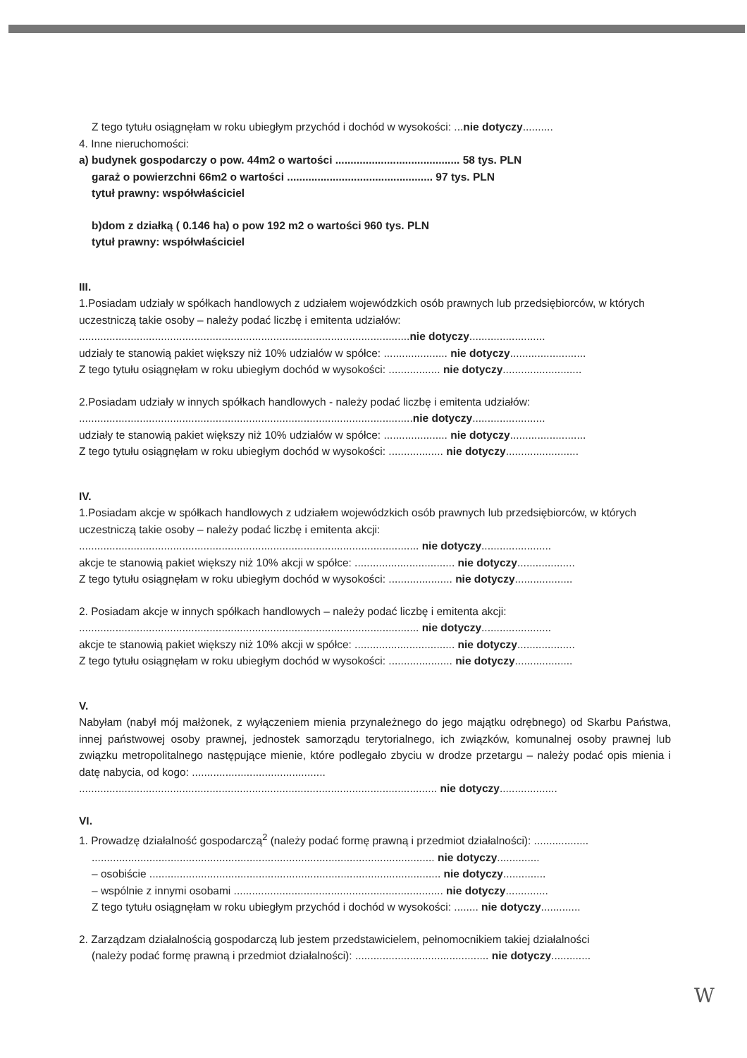Z tego tytułu osiągnęłam w roku ubiegłym przychód i dochód w wysokości: ...nie dotyczy..........
4. Inne nieruchomości:
a) budynek gospodarczy o pow. 44m2 o wartości ......................................... 58 tys. PLN
garaż o powierzchni 66m2 o wartości ................................................ 97 tys. PLN
tytuł prawny: współwłaściciel
b)dom z działką ( 0.146 ha) o pow 192 m2 o wartości 960 tys. PLN
tytuł prawny: współwłaściciel
III.
1.Posiadam udziały w spółkach handlowych z udziałem wojewódzkich osób prawnych lub przedsiębiorców, w których uczestniczą takie osoby – należy podać liczbę i emitenta udziałów:
.............................................................................................................nie dotyczy.........................
udziały te stanowią pakiet większy niż 10% udziałów w spółce: ..................... nie dotyczy.........................
Z tego tytułu osiągnęłam w roku ubiegłym dochód w wysokości: ................. nie dotyczy..........................
2.Posiadam udziały w innych spółkach handlowych - należy podać liczbę i emitenta udziałów:
..............................................................................................................nie dotyczy........................
udziały te stanowią pakiet większy niż 10% udziałów w spółce: ..................... nie dotyczy.........................
Z tego tytułu osiągnęłam w roku ubiegłym dochód w wysokości: .................. nie dotyczy........................
IV.
1.Posiadam akcje w spółkach handlowych z udziałem wojewódzkich osób prawnych lub przedsiębiorców, w których uczestniczą takie osoby – należy podać liczbę i emitenta akcji:
................................................................................................................ nie dotyczy.......................
akcje te stanowią pakiet większy niż 10% akcji w spółce: ................................. nie dotyczy...................
Z tego tytułu osiągnęłam w roku ubiegłym dochód w wysokości: ..................... nie dotyczy...................
2. Posiadam akcje w innych spółkach handlowych – należy podać liczbę i emitenta akcji:
................................................................................................................ nie dotyczy.......................
akcje te stanowią pakiet większy niż 10% akcji w spółce: ................................. nie dotyczy...................
Z tego tytułu osiągnęłam w roku ubiegłym dochód w wysokości: ..................... nie dotyczy...................
V.
Nabyłam (nabył mój małżonek, z wyłączeniem mienia przynależnego do jego majątku odrębnego) od Skarbu Państwa, innej państwowej osoby prawnej, jednostek samorządu terytorialnego, ich związków, komunalnej osoby prawnej lub związku metropolitalnego następujące mienie, które podlegało zbyciu w drodze przetargu – należy podać opis mienia i datę nabycia, od kogo: ............................................
...................................................................................................................... nie dotyczy...................
VI.
1. Prowadzę działalność gospodarczą<sup>2</sup> (należy podać formę prawną i przedmiot działalności): ..................
................................................................................................................. nie dotyczy..............
– osobiście ................................................................................................ nie dotyczy..............
– wspólnie z innymi osobami ..................................................................... nie dotyczy..............
Z tego tytułu osiągnęłam w roku ubiegłym przychód i dochód w wysokości: ........ nie dotyczy.............
2. Zarządzam działalnością gospodarczą lub jestem przedstawicielem, pełnomocnikiem takiej działalności
(należy podać formę prawną i przedmiot działalności): ............................................ nie dotyczy.............
W